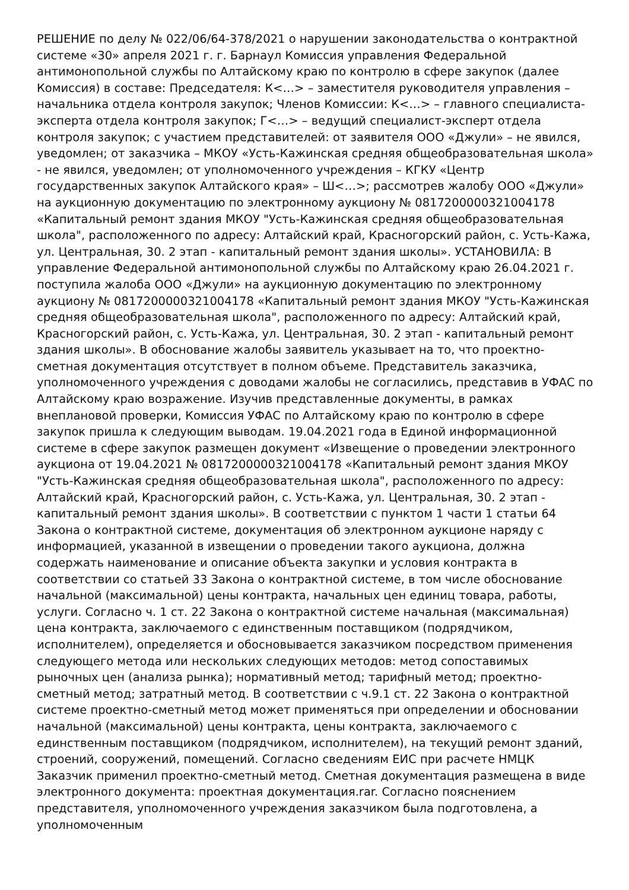РЕШЕНИЕ по делу № 022/06/64-378/2021 о нарушении законодательства о контрактной системе «30» апреля 2021 г. г. Барнаул Комиссия управления Федеральной антимонопольной службы по Алтайскому краю по контролю в сфере закупок (далее Комиссия) в составе: Председателя: К<…> – заместителя руководителя управления – начальника отдела контроля закупок; Членов Комиссии: К<…> – главного специалиста-эксперта отдела контроля закупок; Г<…> – ведущий специалист-эксперт отдела контроля закупок; с участием представителей: от заявителя ООО «Джули» – не явился, уведомлен; от заказчика – МКОУ «Усть-Кажинская средняя общеобразовательная школа» - не явился, уведомлен; от уполномоченного учреждения – КГКУ «Центр государственных закупок Алтайского края» – Ш<…>; рассмотрев жалобу ООО «Джули» на аукционную документацию по электронному аукциону № 0817200000321004178 «Капитальный ремонт здания МКОУ "Усть-Кажинская средняя общеобразовательная школа", расположенного по адресу: Алтайский край, Красногорский район, с. Усть-Кажа, ул. Центральная, 30. 2 этап - капитальный ремонт здания школы». УСТАНОВИЛА: В управление Федеральной антимонопольной службы по Алтайскому краю 26.04.2021 г. поступила жалоба ООО «Джули» на аукционную документацию по электронному аукциону № 0817200000321004178 «Капитальный ремонт здания МКОУ "Усть-Кажинская средняя общеобразовательная школа", расположенного по адресу: Алтайский край, Красногорский район, с. Усть-Кажа, ул. Центральная, 30. 2 этап - капитальный ремонт здания школы». В обоснование жалобы заявитель указывает на то, что проектно-сметная документация отсутствует в полном объеме. Представитель заказчика, уполномоченного учреждения с доводами жалобы не согласились, представив в УФАС по Алтайскому краю возражение. Изучив представленные документы, в рамках внеплановой проверки, Комиссия УФАС по Алтайскому краю по контролю в сфере закупок пришла к следующим выводам. 19.04.2021 года в Единой информационной системе в сфере закупок размещен документ «Извещение о проведении электронного аукциона от 19.04.2021 № 0817200000321004178 «Капитальный ремонт здания МКОУ "Усть-Кажинская средняя общеобразовательная школа", расположенного по адресу: Алтайский край, Красногорский район, с. Усть-Кажа, ул. Центральная, 30. 2 этап - капитальный ремонт здания школы». В соответствии с пунктом 1 части 1 статьи 64 Закона о контрактной системе, документация об электронном аукционе наряду с информацией, указанной в извещении о проведении такого аукциона, должна содержать наименование и описание объекта закупки и условия контракта в соответствии со статьей 33 Закона о контрактной системе, в том числе обоснование начальной (максимальной) цены контракта, начальных цен единиц товара, работы, услуги. Согласно ч. 1 ст. 22 Закона о контрактной системе начальная (максимальная) цена контракта, заключаемого с единственным поставщиком (подрядчиком, исполнителем), определяется и обосновывается заказчиком посредством применения следующего метода или нескольких следующих методов: метод сопоставимых рыночных цен (анализа рынка); нормативный метод; тарифный метод; проектно-сметный метод; затратный метод. В соответствии с ч.9.1 ст. 22 Закона о контрактной системе проектно-сметный метод может применяться при определении и обосновании начальной (максимальной) цены контракта, цены контракта, заключаемого с единственным поставщиком (подрядчиком, исполнителем), на текущий ремонт зданий, строений, сооружений, помещений. Согласно сведениям ЕИС при расчете НМЦК Заказчик применил проектно-сметный метод. Сметная документация размещена в виде электронного документа: проектная документация.rar. Согласно пояснением представителя, уполномоченного учреждения заказчиком была подготовлена, а уполномоченным